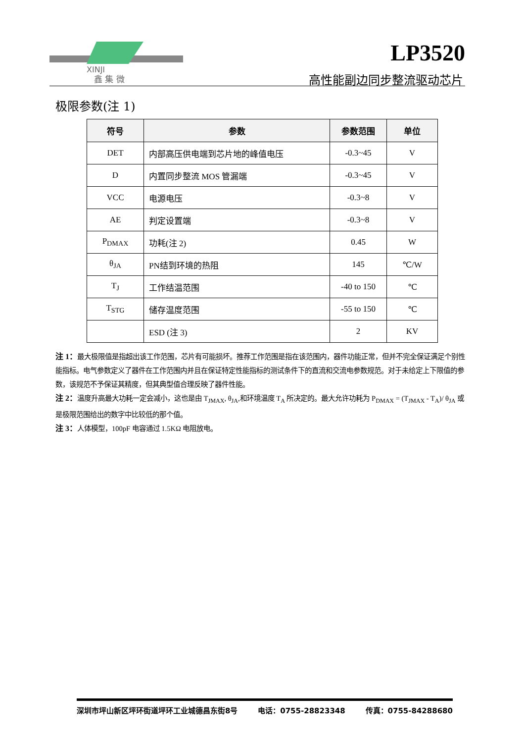XINJI
鑫 集 微
LP3520
高性能副边同步整流驱动芯片
极限参数(注 1)
| 符号 | 参数 | 参数范围 | 单位 |
| --- | --- | --- | --- |
| DET | 内部高压供电端到芯片地的峰值电压 | -0.3~45 | V |
| D | 内置同步整流 MOS 管漏端 | -0.3~45 | V |
| VCC | 电源电压 | -0.3~8 | V |
| AE | 判定设置端 | -0.3~8 | V |
| P<sub>DMAX</sub> | 功耗(注 2) | 0.45 | W |
| θ<sub>JA</sub> | PN结到环境的热阻 | 145 | ℃/W |
| T<sub>J</sub> | 工作结温范围 | -40 to 150 | ℃ |
| T<sub>STG</sub> | 储存温度范围 | -55 to 150 | ℃ |
| | ESD (注 3) | 2 | KV |
注 1：最大极限值是指超出该工作范围，芯片有可能损坏。推荐工作范围是指在该范围内，器件功能正常，但并不完全保证满足个别性能指标。电气参数定义了器件在工作范围内并且在保证特定性能指标的测试条件下的直流和交流电参数规范。对于未给定上下限值的参数，该规范不予保证其精度，但其典型值合理反映了器件性能。
注 2：温度升高最大功耗一定会减小，这也是由 T<sub>JMAX</sub>, θ<sub>JA</sub>,和环境温度 T<sub>A</sub> 所决定的。最大允许功耗为 P<sub>DMAX</sub> = (T<sub>JMAX</sub> - T<sub>A</sub>)/ θ<sub>JA</sub> 或是极限范围给出的数字中比较低的那个值。
注 3：人体模型，100pF 电容通过 1.5KΩ 电阻放电。
深圳市坪山新区坪环街道坪环工业城德昌东街8号 电话：0755-28823348 传真：0755-84288680